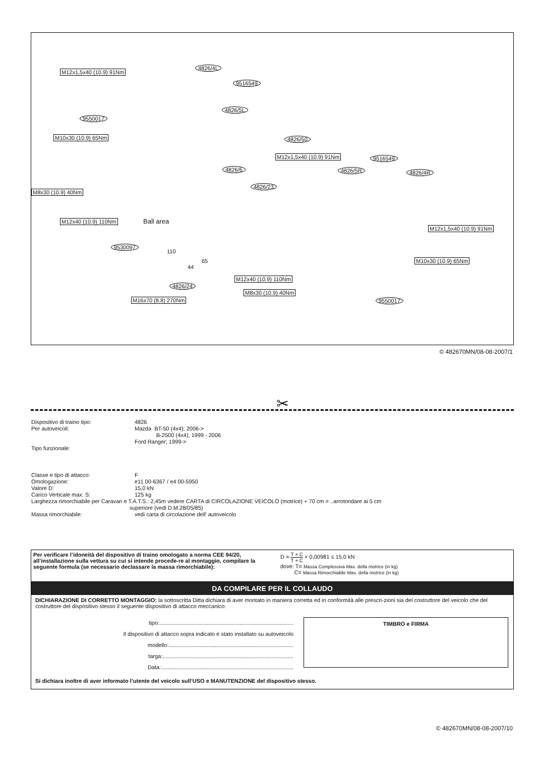M12x1,5x40 (10.9) 91Nm
4826/4L
9516549
4826/5L
9550017
M10x30 (10.9) 65Nm 4826/50
M12x1,5x40 (10.9) 91Nm 9516549
4826/6 4826/5R 4826/4R
4826/23
M8x30 (10.9) 40Nm
M12x40 (10.9) 110Nm Ball area
M12x1,5x40 (10.9) 91Nm
9530097
110
65
44
M10x30 (10.9) 65Nm
M12x40 (10.9) 110Nm
4826/24
M8x30 (10.9) 40Nm
M16x70 (8.8) 270Nm 9550017
© 482670MN/08-08-2007/1
✂
Dispositivo di traino tipo: 4826
Per autoveicoli: Mazda BT-50 (4x4); 2006->
B-2500 (4x4); 1999 - 2006
Ford Ranger; 1999->
Tipo funzionale:
Classe e tipo di attacco: F
Omologazione: e11 00-6367 / e4 00-5950
Valore D: 15,0 kN
Carico Verticale max. S: 125 kg
Larghezza rimorchiabile per Caravan e T.A.T.S.: 2,45m vedere CARTA di CIRCOLAZIONE VEICOLO (motrice) + 70 cm = ..arrotondare ai 5 cm
superiore (vedi D.M.28/05/85)
Massa rimorchiabile: vedi carta di circolazione dell’ autoveicolo
Per verificare l’idoneità del dispositivo di traino omologato a norma CEE 94/20, all’installazione sulla vettura su cui si intende procede-re al montaggio, compilare la seguente formula (se necessario declassare la massa rimorchiabile):
D = T × C T + C × 0,00981 ≤ 15,0 kN
dove: T= Massa Complessiva Max. della motrice (in kg)
C= Massa Rimorchiabile Max. della motrice (in kg)
DA COMPILARE PER IL COLLAUDO
DICHIARAZIONE DI CORRETTO MONTAGGIO: la sottoscritta Ditta dichiara di aver montato in maniera corretta ed in conformità alle prescri-zioni sia del costruttore del veicolo che del costruttore del dispositivo stesso il seguente dispositivo di attacco meccanico:
tipo:.......................................................................................
Il dispositivo di attacco sopra indicato è stato installato su autoveicolo
modello:.................................................................................
targa:.....................................................................................
Data:......................................................................................
TIMBRO e FIRMA
Si dichiara inoltre di aver informato l’utente del veicolo sull’USO e MANUTENZIONE del dispositivo stesso.
© 482670MN/08-08-2007/10